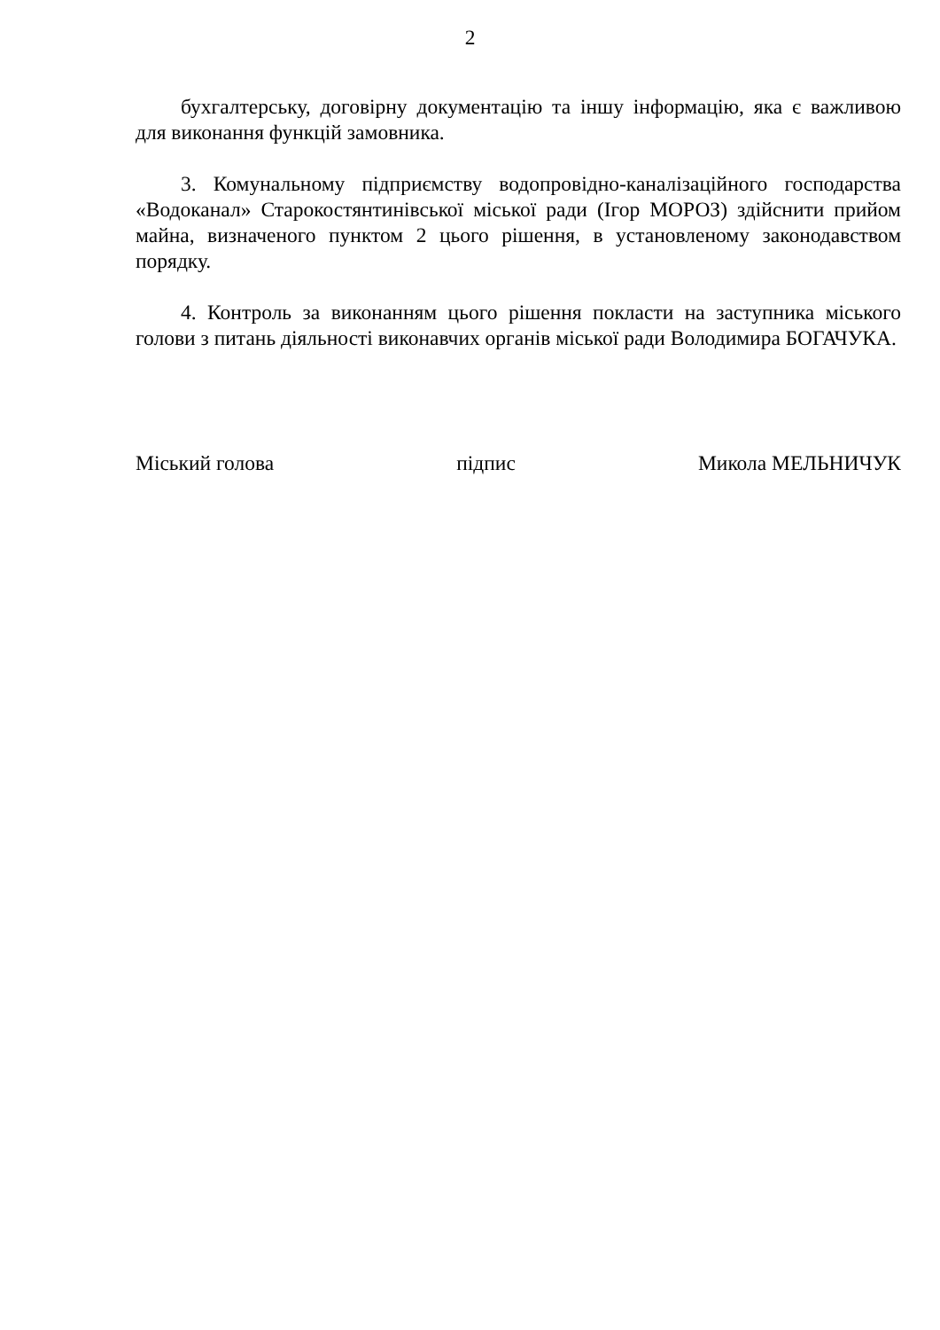2
бухгалтерську, договірну документацію та іншу інформацію, яка є важливою для виконання функцій замовника.
3. Комунальному підприємству водопровідно-каналізаційного господарства «Водоканал» Старокостянтинівської міської ради (Ігор МОРОЗ) здійснити прийом майна, визначеного пунктом 2 цього рішення, в установленому законодавством порядку.
4. Контроль за виконанням цього рішення покласти на заступника міського голови з питань діяльності виконавчих органів міської ради Володимира БОГАЧУКА.
Міський голова підпис Микола МЕЛЬНИЧУК